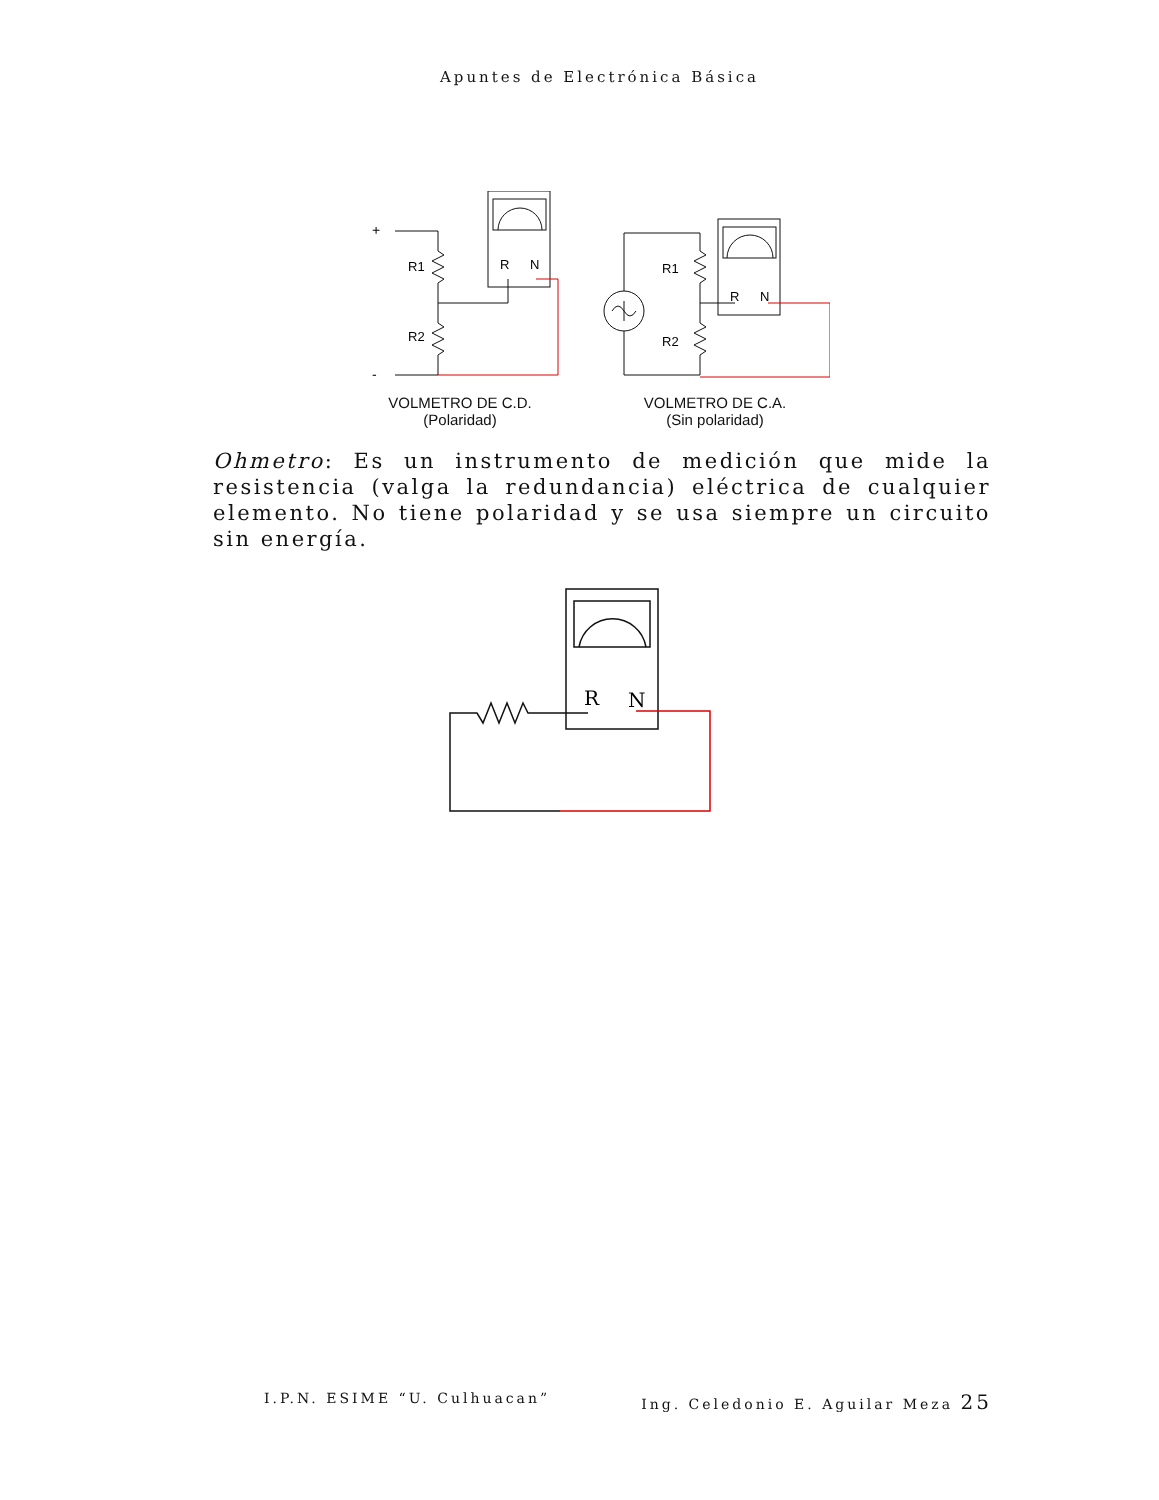Apuntes de Electrónica Básica
+
-
R1
R2
R
N
VOLMETRO DE C.D.
(Polaridad)
R1
R2
R
N
VOLMETRO DE C.A.
(Sin polaridad)
Ohmetro: Es un instrumento de medición que mide la resistencia (valga la redundancia) eléctrica de cualquier elemento. No tiene polaridad y se usa siempre un circuito sin energía.
R
N
I.P.N. ESIME “U. Culhuacan” Ing. Celedonio E. Aguilar Meza 25